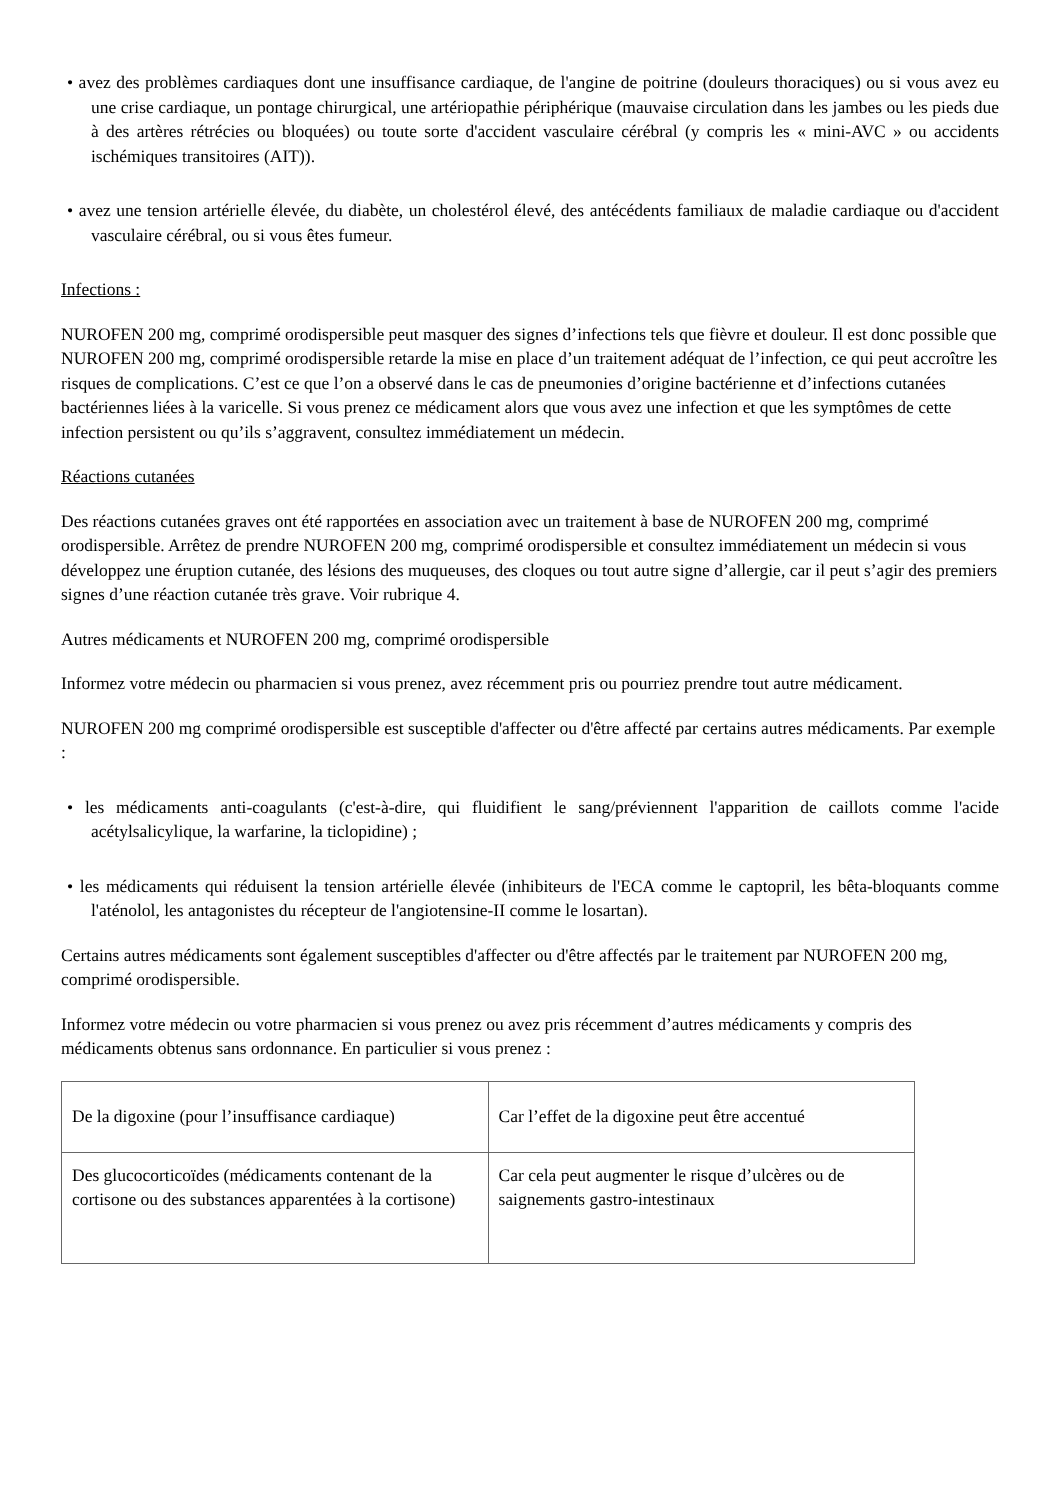• avez des problèmes cardiaques dont une insuffisance cardiaque, de l'angine de poitrine (douleurs thoraciques) ou si vous avez eu une crise cardiaque, un pontage chirurgical, une artériopathie périphérique (mauvaise circulation dans les jambes ou les pieds due à des artères rétrécies ou bloquées) ou toute sorte d'accident vasculaire cérébral (y compris les « mini-AVC » ou accidents ischémiques transitoires (AIT)).
• avez une tension artérielle élevée, du diabète, un cholestérol élevé, des antécédents familiaux de maladie cardiaque ou d'accident vasculaire cérébral, ou si vous êtes fumeur.
Infections :
NUROFEN 200 mg, comprimé orodispersible peut masquer des signes d’infections tels que fièvre et douleur. Il est donc possible que NUROFEN 200 mg, comprimé orodispersible retarde la mise en place d’un traitement adéquat de l’infection, ce qui peut accroître les risques de complications. C’est ce que l’on a observé dans le cas de pneumonies d’origine bactérienne et d’infections cutanées bactériennes liées à la varicelle. Si vous prenez ce médicament alors que vous avez une infection et que les symptômes de cette infection persistent ou qu’ils s’aggravent, consultez immédiatement un médecin.
Réactions cutanées
Des réactions cutanées graves ont été rapportées en association avec un traitement à base de NUROFEN 200 mg, comprimé orodispersible. Arrêtez de prendre NUROFEN 200 mg, comprimé orodispersible et consultez immédiatement un médecin si vous développez une éruption cutanée, des lésions des muqueuses, des cloques ou tout autre signe d’allergie, car il peut s’agir des premiers signes d’une réaction cutanée très grave. Voir rubrique 4.
Autres médicaments et NUROFEN 200 mg, comprimé orodispersible
Informez votre médecin ou pharmacien si vous prenez, avez récemment pris ou pourriez prendre tout autre médicament.
NUROFEN 200 mg comprimé orodispersible est susceptible d'affecter ou d'être affecté par certains autres médicaments. Par exemple :
• les médicaments anti-coagulants (c'est-à-dire, qui fluidifient le sang/préviennent l'apparition de caillots comme l'acide acétylsalicylique, la warfarine, la ticlopidine) ;
• les médicaments qui réduisent la tension artérielle élevée (inhibiteurs de l'ECA comme le captopril, les bêta-bloquants comme l'aténolol, les antagonistes du récepteur de l'angiotensine-II comme le losartan).
Certains autres médicaments sont également susceptibles d'affecter ou d'être affectés par le traitement par NUROFEN 200 mg, comprimé orodispersible.
Informez votre médecin ou votre pharmacien si vous prenez ou avez pris récemment d’autres médicaments y compris des médicaments obtenus sans ordonnance. En particulier si vous prenez :
| De la digoxine (pour l’insuffisance cardiaque) | Car l’effet de la digoxine peut être accentué |
| Des glucocorticoïdes (médicaments contenant de la cortisone ou des substances apparentées à la cortisone) | Car cela peut augmenter le risque d’ulcères ou de saignements gastro-intestinaux |